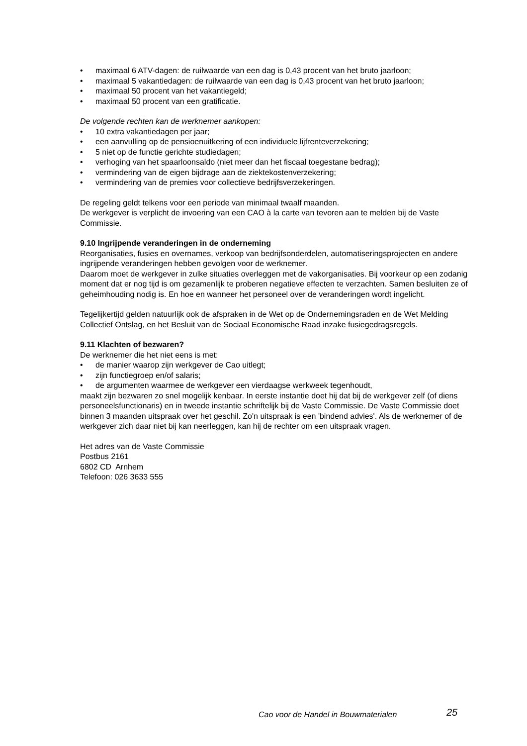• maximaal 6 ATV-dagen: de ruilwaarde van een dag is 0,43 procent van het bruto jaarloon;
• maximaal 5 vakantiedagen: de ruilwaarde van een dag is 0,43 procent van het bruto jaarloon;
• maximaal 50 procent van het vakantiegeld;
• maximaal 50 procent van een gratificatie.
De volgende rechten kan de werknemer aankopen:
• 10 extra vakantiedagen per jaar;
• een aanvulling op de pensioenuitkering of een individuele lijfrenteverzekering;
• 5 niet op de functie gerichte studiedagen;
• verhoging van het spaarloonsaldo (niet meer dan het fiscaal toegestane bedrag);
• vermindering van de eigen bijdrage aan de ziektekostenverzekering;
• vermindering van de premies voor collectieve bedrijfsverzekeringen.
De regeling geldt telkens voor een periode van minimaal twaalf maanden.
De werkgever is verplicht de invoering van een CAO à la carte van tevoren aan te melden bij de Vaste Commissie.
9.10 Ingrijpende veranderingen in de onderneming
Reorganisaties, fusies en overnames, verkoop van bedrijfsonderdelen, automatiseringsprojecten en andere ingrijpende veranderingen hebben gevolgen voor de werknemer.
Daarom moet de werkgever in zulke situaties overleggen met de vakorganisaties. Bij voorkeur op een zodanig moment dat er nog tijd is om gezamenlijk te proberen negatieve effecten te verzachten. Samen besluiten ze of geheimhouding nodig is. En hoe en wanneer het personeel over de veranderingen wordt ingelicht.
Tegelijkertijd gelden natuurlijk ook de afspraken in de Wet op de Ondernemingsraden en de Wet Melding Collectief Ontslag, en het Besluit van de Sociaal Economische Raad inzake fusiegedragsregels.
9.11 Klachten of bezwaren?
De werknemer die het niet eens is met:
• de manier waarop zijn werkgever de Cao uitlegt;
• zijn functiegroep en/of salaris;
• de argumenten waarmee de werkgever een vierdaagse werkweek tegenhoudt,
maakt zijn bezwaren zo snel mogelijk kenbaar. In eerste instantie doet hij dat bij de werkgever zelf (of diens personeelsfunctionaris) en in tweede instantie schriftelijk bij de Vaste Commissie. De Vaste Commissie doet binnen 3 maanden uitspraak over het geschil. Zo'n uitspraak is een 'bindend advies'. Als de werknemer of de werkgever zich daar niet bij kan neerleggen, kan hij de rechter om een uitspraak vragen.
Het adres van de Vaste Commissie
Postbus 2161
6802 CD Arnhem
Telefoon: 026 3633 555
Cao voor de Handel in Bouwmaterialen
25